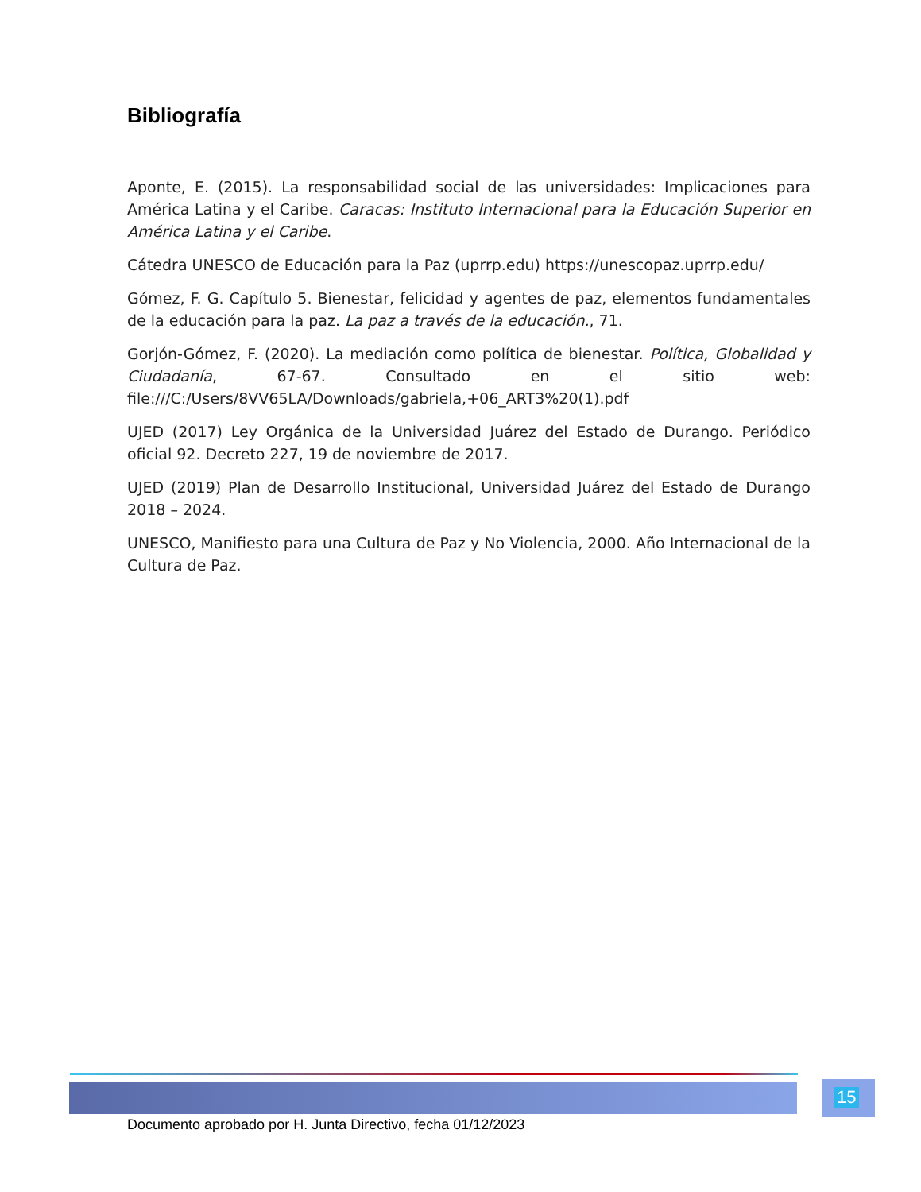Bibliografía
Aponte, E. (2015). La responsabilidad social de las universidades: Implicaciones para América Latina y el Caribe. Caracas: Instituto Internacional para la Educación Superior en América Latina y el Caribe.
Cátedra UNESCO de Educación para la Paz (uprrp.edu) https://unescopaz.uprrp.edu/
Gómez, F. G. Capítulo 5. Bienestar, felicidad y agentes de paz, elementos fundamentales de la educación para la paz. La paz a través de la educación., 71.
Gorjón-Gómez, F. (2020). La mediación como política de bienestar. Política, Globalidad y Ciudadanía, 67-67. Consultado en el sitio web: file:///C:/Users/8VV65LA/Downloads/gabriela,+06_ART3%20(1).pdf
UJED (2017) Ley Orgánica de la Universidad Juárez del Estado de Durango. Periódico oficial 92. Decreto 227, 19 de noviembre de 2017.
UJED (2019) Plan de Desarrollo Institucional, Universidad Juárez del Estado de Durango 2018 – 2024.
UNESCO, Manifiesto para una Cultura de Paz y No Violencia, 2000. Año Internacional de la Cultura de Paz.
15
Documento aprobado por H. Junta Directivo, fecha 01/12/2023